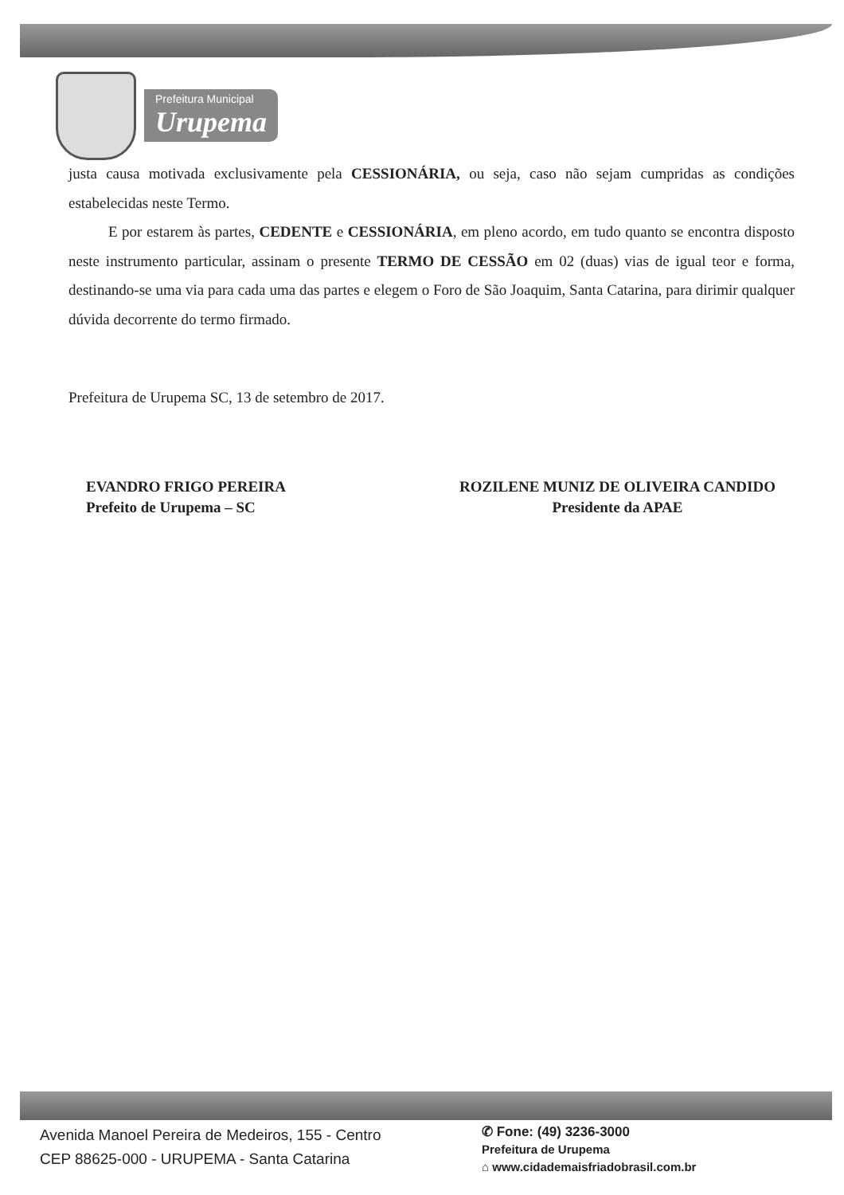Prefeitura Municipal
Urupema
justa causa motivada exclusivamente pela CESSIONÁRIA, ou seja, caso não sejam cumpridas as condições estabelecidas neste Termo.
E por estarem às partes, CEDENTE e CESSIONÁRIA, em pleno acordo, em tudo quanto se encontra disposto neste instrumento particular, assinam o presente TERMO DE CESSÃO em 02 (duas) vias de igual teor e forma, destinando-se uma via para cada uma das partes e elegem o Foro de São Joaquim, Santa Catarina, para dirimir qualquer dúvida decorrente do termo firmado.
Prefeitura de Urupema SC, 13 de setembro de 2017.
EVANDRO FRIGO PEREIRA
Prefeito de Urupema – SC
ROZILENE MUNIZ DE OLIVEIRA CANDIDO
Presidente da APAE
Avenida Manoel Pereira de Medeiros, 155 - Centro
CEP 88625-000 - URUPEMA - Santa Catarina
✆ Fone: (49) 3236-3000
Prefeitura de Urupema
⌂ www.cidademaisfriadobrasil.com.br